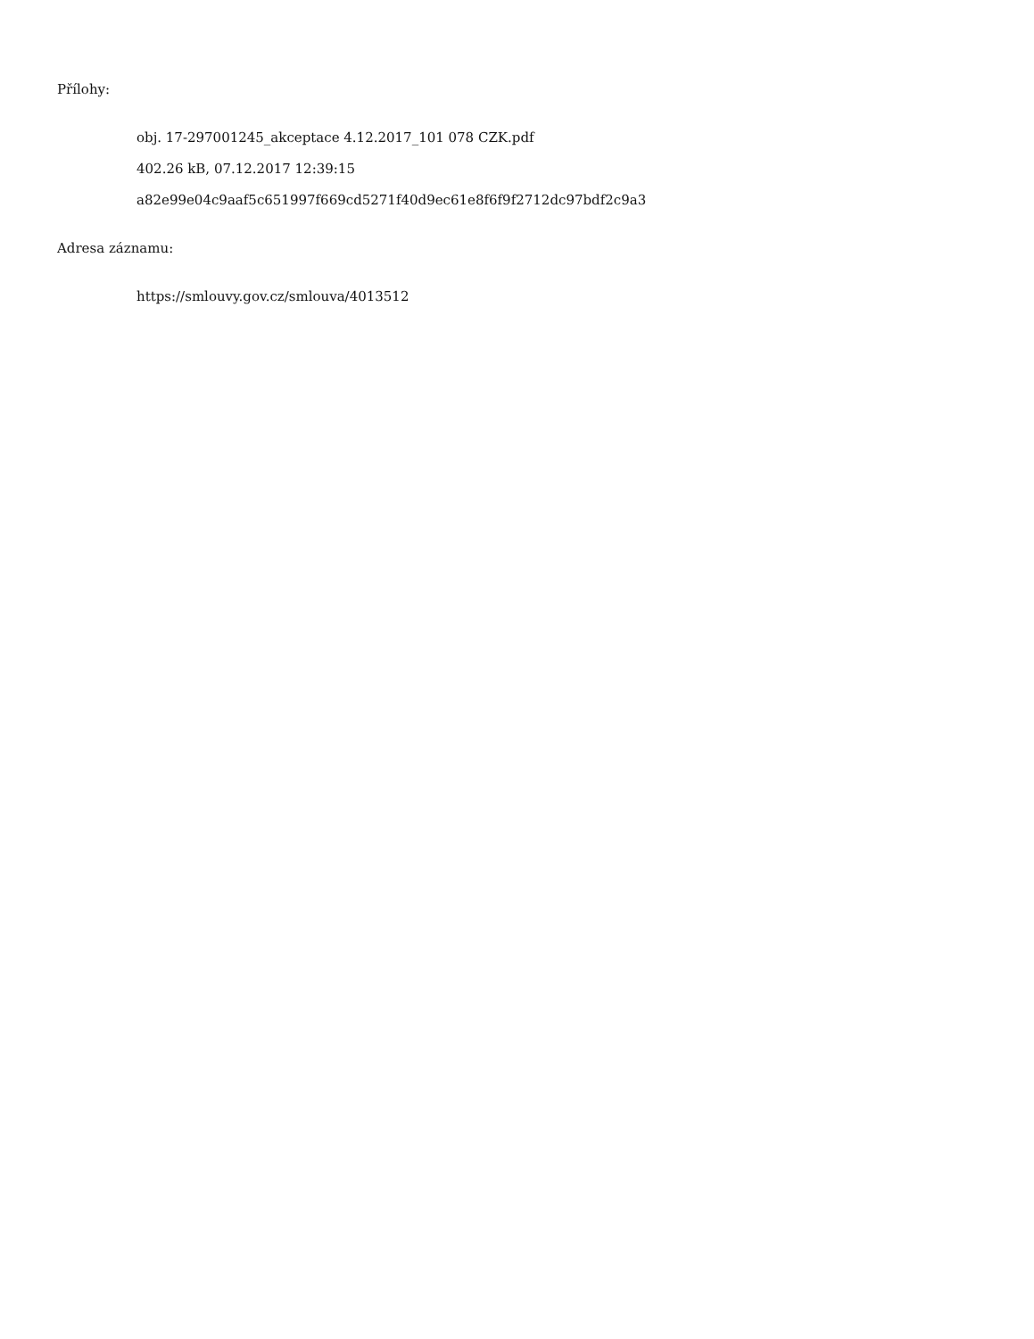Přílohy:
obj. 17-297001245_akceptace 4.12.2017_101 078 CZK.pdf
402.26 kB, 07.12.2017 12:39:15
a82e99e04c9aaf5c651997f669cd5271f40d9ec61e8f6f9f2712dc97bdf2c9a3
Adresa záznamu:
https://smlouvy.gov.cz/smlouva/4013512